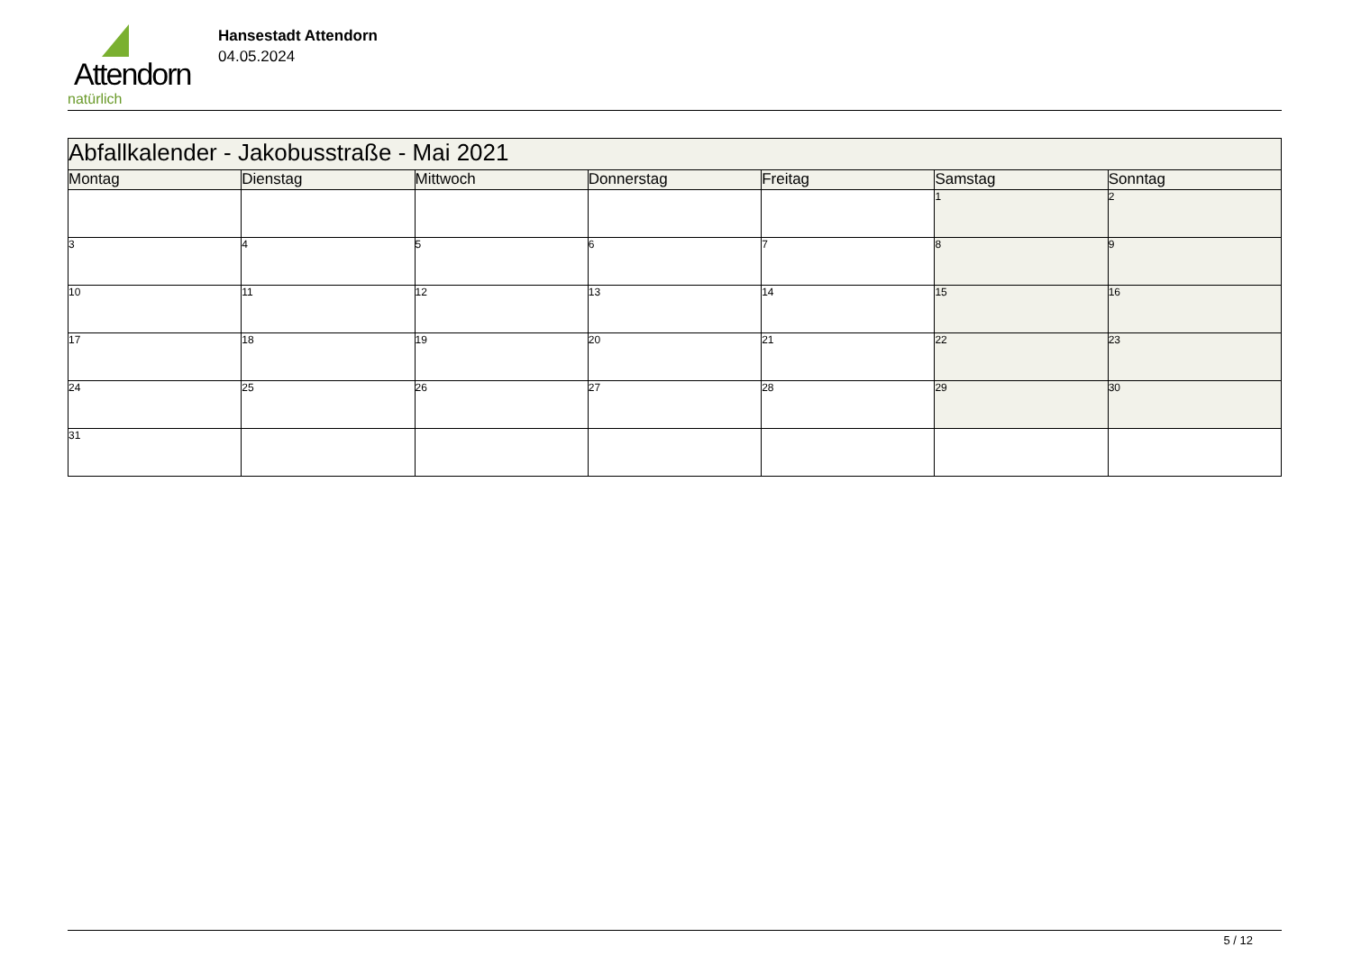Attendorn
natürlich
Hansestadt Attendorn
04.05.2024
| Abfallkalender - Jakobusstraße - Mai 2021 | | | | | | |
| --- | --- | --- | --- | --- | --- | --- |
| Montag | Dienstag | Mittwoch | Donnerstag | Freitag | Samstag | Sonntag |
| | | | | | 1 | 2 |
| 3 | 4 | 5 | 6 | 7 | 8 | 9 |
| 10 | 11 | 12 | 13 | 14 | 15 | 16 |
| 17 | 18 | 19 | 20 | 21 | 22 | 23 |
| 24 | 25 | 26 | 27 | 28 | 29 | 30 |
| 31 | | | | | | |
5 / 12